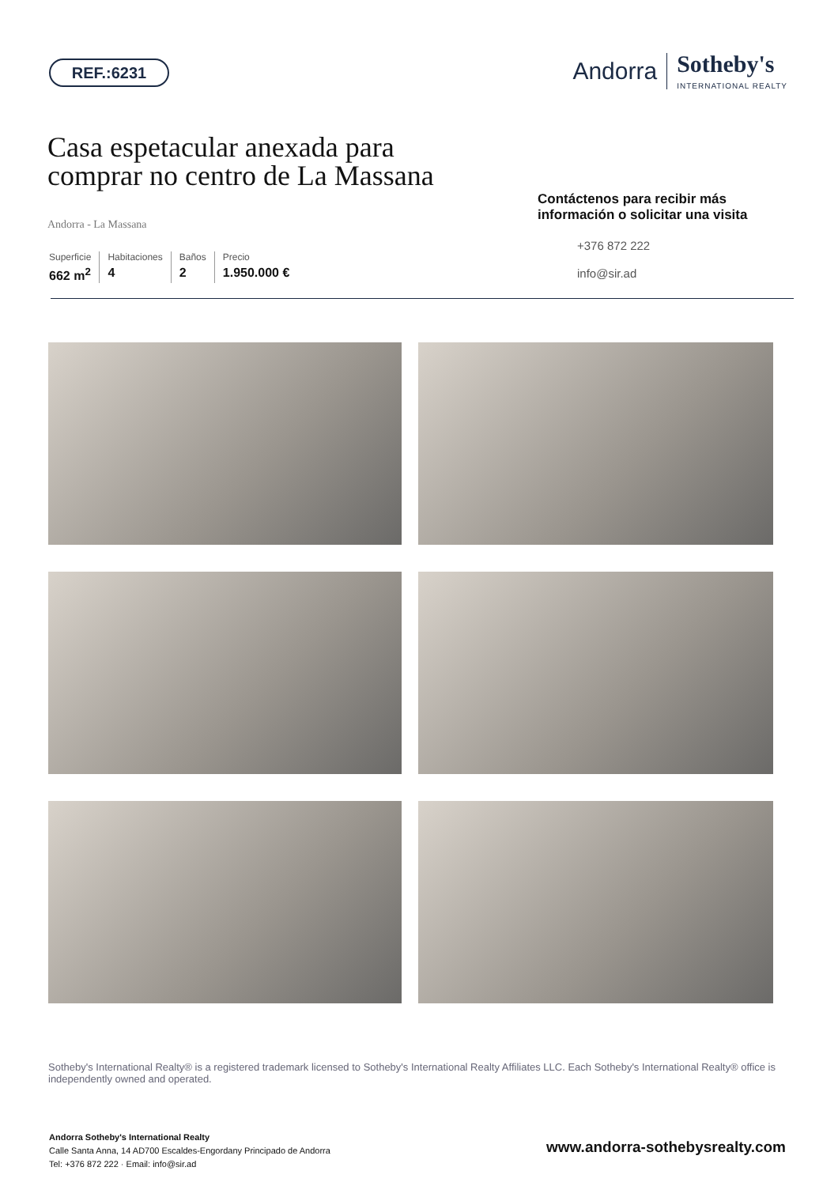REF.:6231
Andorra
Sotheby's
INTERNATIONAL REALTY
Casa espetacular anexada para comprar no centro de La Massana
Andorra - La Massana
Superficie
662 m<sup>2</sup>
Habitaciones
4
Baños
2
Precio
1.950.000 €
Contáctenos para recibir más información o solicitar una visita
+376 872 222
info@sir.ad
Sotheby's International Realty® is a registered trademark licensed to Sotheby's International Realty Affiliates LLC. Each Sotheby's International Realty® office is independently owned and operated.
Andorra Sotheby's International Realty
Calle Santa Anna, 14 AD700 Escaldes-Engordany Principado de Andorra
Tel: +376 872 222 · Email: info@sir.ad
www.andorra-sothebysrealty.com